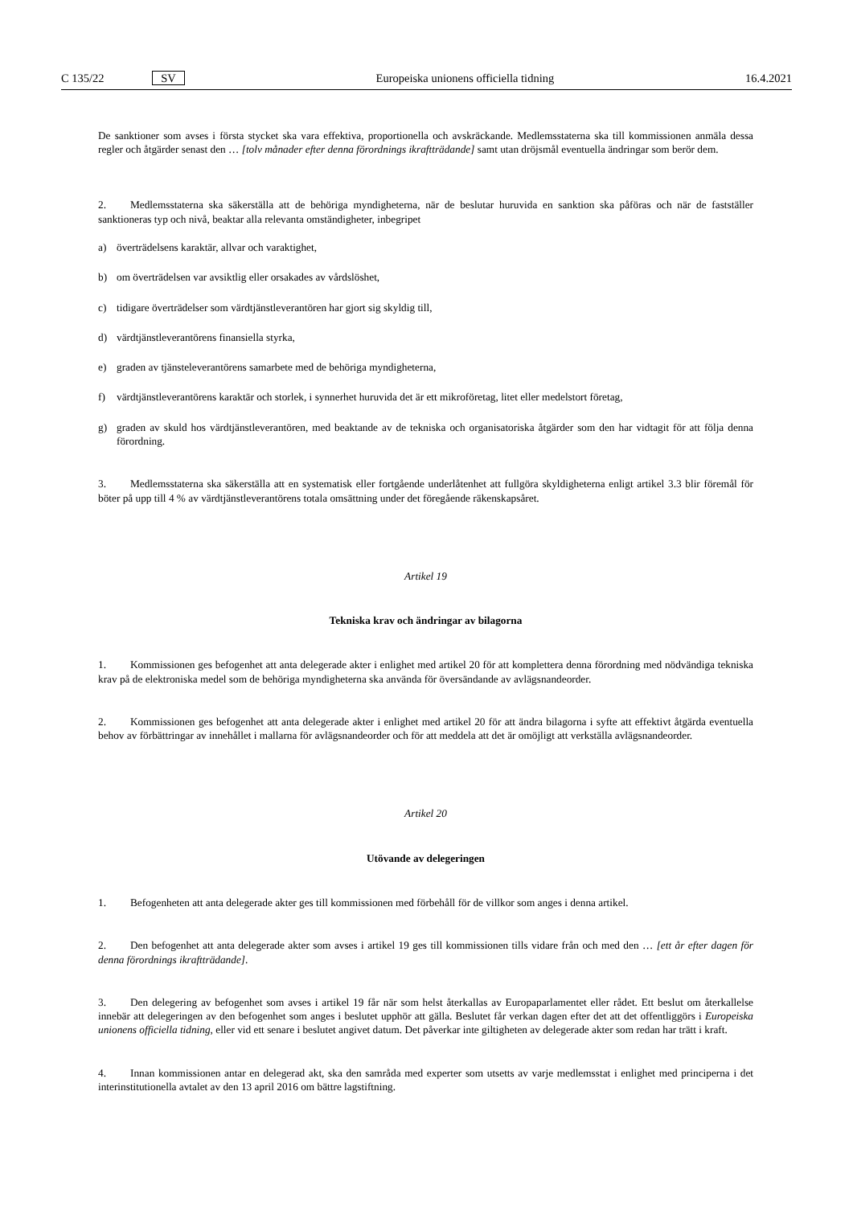C 135/22 SV Europeiska unionens officiella tidning 16.4.2021
De sanktioner som avses i första stycket ska vara effektiva, proportionella och avskräckande. Medlemsstaterna ska till kommissionen anmäla dessa regler och åtgärder senast den … [tolv månader efter denna förordnings ikraftträdande] samt utan dröjsmål eventuella ändringar som berör dem.
2. Medlemsstaterna ska säkerställa att de behöriga myndigheterna, när de beslutar huruvida en sanktion ska påföras och när de fastställer sanktioneras typ och nivå, beaktar alla relevanta omständigheter, inbegripet
a) överträdelsens karaktär, allvar och varaktighet,
b) om överträdelsen var avsiktlig eller orsakades av vårdslöshet,
c) tidigare överträdelser som värdtjänstleverantören har gjort sig skyldig till,
d) värdtjänstleverantörens finansiella styrka,
e) graden av tjänsteleverantörens samarbete med de behöriga myndigheterna,
f) värdtjänstleverantörens karaktär och storlek, i synnerhet huruvida det är ett mikroföretag, litet eller medelstort företag,
g) graden av skuld hos värdtjänstleverantören, med beaktande av de tekniska och organisatoriska åtgärder som den har vidtagit för att följa denna förordning.
3. Medlemsstaterna ska säkerställa att en systematisk eller fortgående underlåtenhet att fullgöra skyldigheterna enligt artikel 3.3 blir föremål för böter på upp till 4 % av värdtjänstleverantörens totala omsättning under det föregående räkenskapsåret.
Artikel 19
Tekniska krav och ändringar av bilagorna
1. Kommissionen ges befogenhet att anta delegerade akter i enlighet med artikel 20 för att komplettera denna förordning med nödvändiga tekniska krav på de elektroniska medel som de behöriga myndigheterna ska använda för översändande av avlägsnandeorder.
2. Kommissionen ges befogenhet att anta delegerade akter i enlighet med artikel 20 för att ändra bilagorna i syfte att effektivt åtgärda eventuella behov av förbättringar av innehållet i mallarna för avlägsnandeorder och för att meddela att det är omöjligt att verkställa avlägsnandeorder.
Artikel 20
Utövande av delegeringen
1. Befogenheten att anta delegerade akter ges till kommissionen med förbehåll för de villkor som anges i denna artikel.
2. Den befogenhet att anta delegerade akter som avses i artikel 19 ges till kommissionen tills vidare från och med den … [ett år efter dagen för denna förordnings ikraftträdande].
3. Den delegering av befogenhet som avses i artikel 19 får när som helst återkallas av Europaparlamentet eller rådet. Ett beslut om återkallelse innebär att delegeringen av den befogenhet som anges i beslutet upphör att gälla. Beslutet får verkan dagen efter det att det offentliggörs i Europeiska unionens officiella tidning, eller vid ett senare i beslutet angivet datum. Det påverkar inte giltigheten av delegerade akter som redan har trätt i kraft.
4. Innan kommissionen antar en delegerad akt, ska den samråda med experter som utsetts av varje medlemsstat i enlighet med principerna i det interinstitutionella avtalet av den 13 april 2016 om bättre lagstiftning.